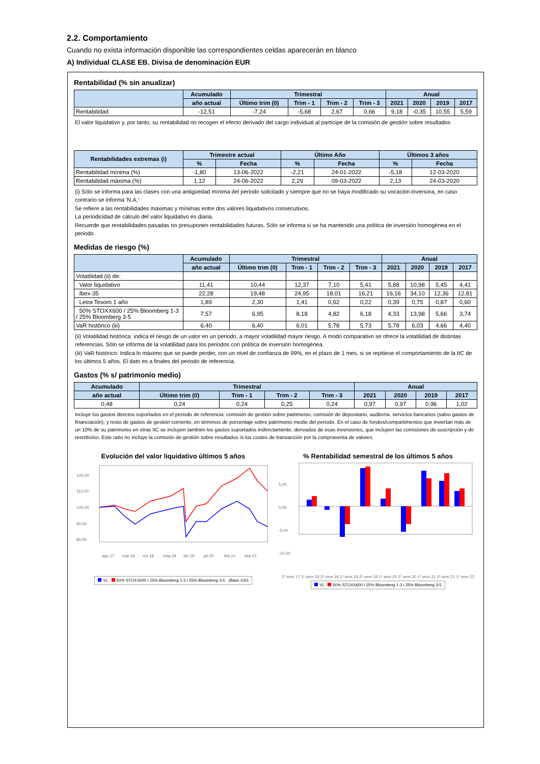2.2. Comportamiento
Cuando no exista información disponible las correspondientes celdas aparecerán en blanco
A) Individual CLASE EB. Divisa de denominación EUR
Rentabilidad (% sin anualizar)
| | Acumulado | Trimestral | | | | Anual | | | |
| --- | --- | --- | --- | --- | --- | --- | --- | --- | --- |
| | año actual | Último trim (0) | Trim - 1 | Trim - 2 | Trim - 3 | 2021 | 2020 | 2019 | 2017 |
| Rentabilidad | -12,51 | -7,24 | -5,68 | 2,67 | 0,66 | 9,18 | -0,35 | 10,55 | 5,59 |
El valor liquidativo y, por tanto, su rentabilidad no recogen el efecto derivado del cargo individual al partícipe de la comisión de gestión sobre resultados
| Rentabilidades extremas (i) | Trimestre actual | | Último Año | | Últimos 3 años | |
| --- | --- | --- | --- | --- | --- | --- |
| | % | Fecha | % | Fecha | % | Fecha |
| Rentabilidad mínima (%) | -1,80 | 13-06-2022 | -2,21 | 24-01-2022 | -5,18 | 12-03-2020 |
| Rentabilidad máxima (%) | 1,12 | 24-06-2022 | 2,29 | 09-03-2022 | 2,13 | 24-03-2020 |
(i) Sólo se informa para las clases con una antigüedad mínima del periodo solicitado y siempre que no se haya modificado su vocación inversora, en caso contrario se informa 'N.A.'
Se refiere a las rentabilidades máximas y mínimas entre dos valores liquidativos consecutivos.
La periodicidad de cálculo del valor liquidativo es diaria.
Recuerde que rentabilidades pasadas no presuponen rentabilidades futuras. Sólo se informa si se ha mantenido una política de inversión homogénea en el periodo.
Medidas de riesgo (%)
| | Acumulado | Trimestral | | | | Anual | | | |
| --- | --- | --- | --- | --- | --- | --- | --- | --- | --- |
| | año actual | Último trim (0) | Trim - 1 | Trim - 2 | Trim - 3 | 2021 | 2020 | 2019 | 2017 |
| Volatilidad (ii) de: | | | | | | | | | |
| Valor liquidativo | 11,41 | 10,44 | 12,37 | 7,10 | 5,41 | 5,88 | 10,98 | 5,45 | 4,41 |
| Ibex-35 | 22,28 | 19,48 | 24,95 | 18,01 | 16,21 | 16,16 | 34,10 | 12,36 | 12,81 |
| Letra Tesoro 1 año | 1,89 | 2,30 | 1,41 | 0,62 | 0,22 | 0,39 | 0,75 | 0,87 | 0,60 |
| 50% STOXX600 / 25% Bloomberg 1-3 / 25% Bloomberg 3-5 | 7,57 | 6,95 | 8,18 | 4,82 | 6,18 | 4,33 | 13,98 | 5,66 | 3,74 |
| VaR histórico (iii) | 6,40 | 6,40 | 6,01 | 5,78 | 5,73 | 5,78 | 6,03 | 4,66 | 4,40 |
(ii) Volatilidad histórica: indica el riesgo de un valor en un periodo, a mayor volatilidad mayor riesgo. A modo comparativo se ofrece la volatilidad de distintas referencias. Sólo se informa de la volatilidad para los periodos con política de inversión homogénea.
(iii) VaR histórico: Indica lo máximo que se puede perder, con un nivel de confianza de 99%, en el plazo de 1 mes, si se repitiese el comportamiento de la IIC de los últimos 5 años. El dato es a finales del periodo de referencia.
Gastos (% s/ patrimonio medio)
| Acumulado | Trimestral | | | | Anual | | | |
| --- | --- | --- | --- | --- | --- | --- | --- | --- |
| año actual | Último trim (0) | Trim - 1 | Trim - 2 | Trim - 3 | 2021 | 2020 | 2019 | 2017 |
| 0,48 | 0,24 | 0,24 | 0,25 | 0,24 | 0,97 | 0,97 | 0,96 | 1,02 |
Incluye los gastos directos soportados en el periodo de referencia: comisión de gestión sobre patrimonio, comisión de depositario, auditoría, servicios bancarios (salvo gastos de financiación), y resto de gastos de gestión corriente, en términos de porcentaje sobre patrimonio medio del periodo. En el caso de fondos/compartimentos que inviertan más de un 10% de su patrimonio en otras IIC se incluyen también los gastos soportados indirectamente, derivados de esas inversiones, que incluyen las comisiones de suscripción y de reembolso. Este ratio no incluye la comisión de gestión sobre resultados ni los costes de transacción por la compraventa de valores.
Evolución del valor liquidativo últimos 5 años
120,00
110,00
100,00
90,00
80,00
ago.17
mar.18
oct.18
may.19
dic.19
jul.20
feb.21
sep.21
VL 50% STOXX600 / 25% Bloomberg 1-3 / 25% Bloomberg 3-5 (Base 100)
% Rentabilidad semestral de los últimos 5 años
5,00
0,00
-5,00
-10,00
2º sem 17 1º sem 18 2º sem 18 1º sem 19 2º sem 19 1º sem 20 2º sem 20 1º sem 21 2º sem 21 1º sem 22
VL 50% STOXX600 / 25% Bloomberg 1-3 / 25% Bloomberg 3-5